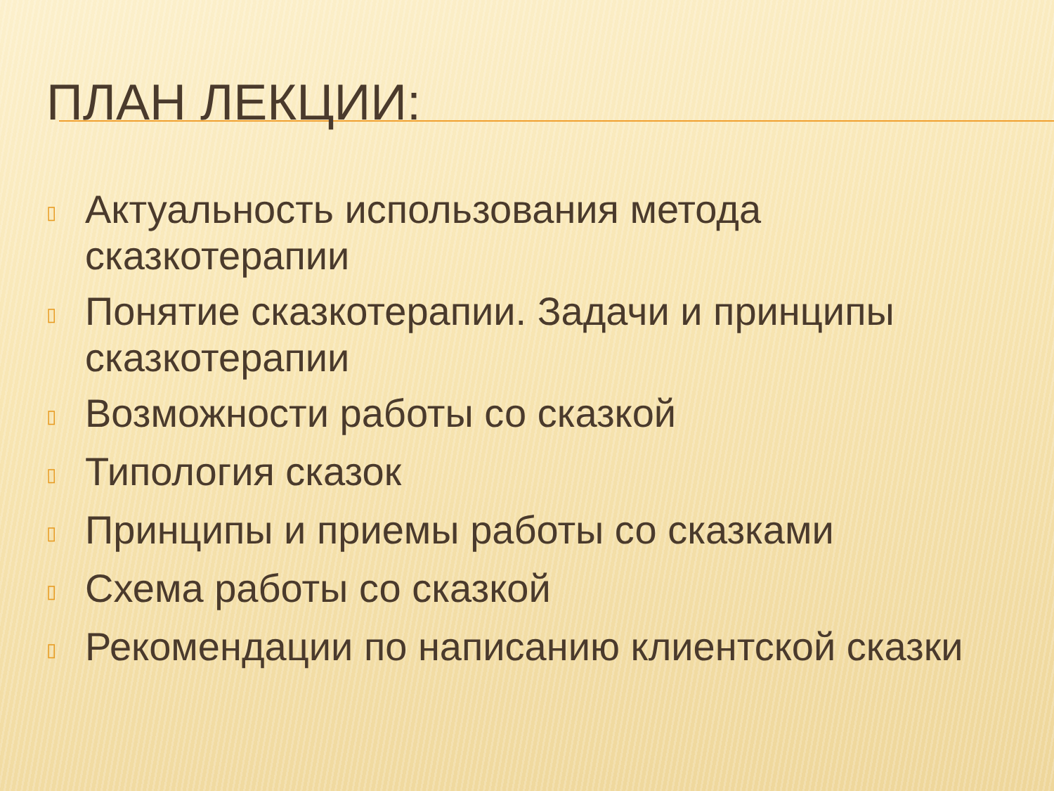ПЛАН ЛЕКЦИИ:
▯ Актуальность использования метода сказкотерапии
▯ Понятие сказкотерапии. Задачи и принципы сказкотерапии
▯ Возможности работы со сказкой
▯ Типология сказок
▯ Принципы и приемы работы со сказками
▯ Схема работы со сказкой
▯ Рекомендации по написанию клиентской сказки